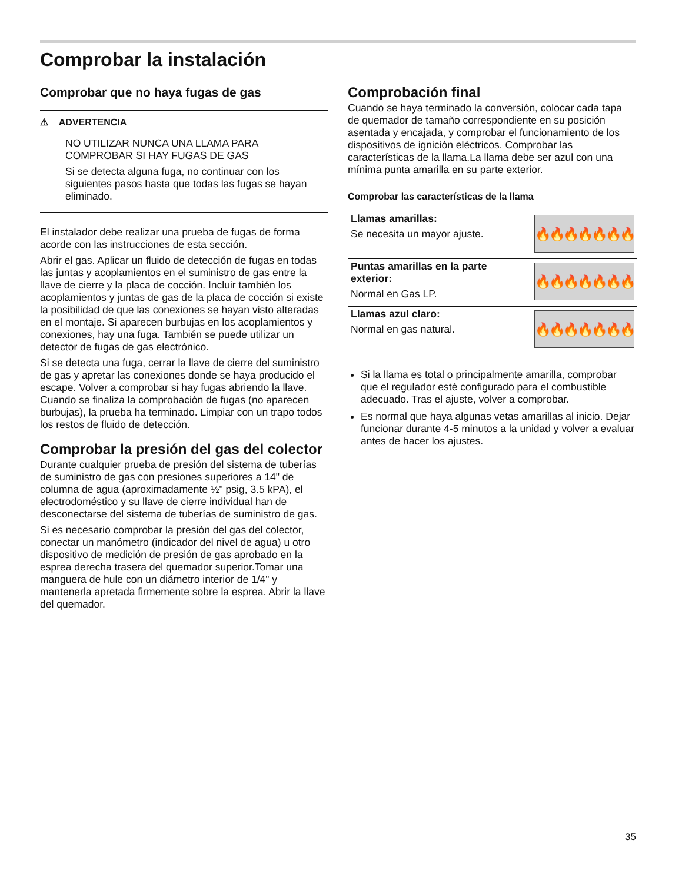Comprobar la instalación
Comprobar que no haya fugas de gas
⚠ ADVERTENCIA
NO UTILIZAR NUNCA UNA LLAMA PARA COMPROBAR SI HAY FUGAS DE GAS
Si se detecta alguna fuga, no continuar con los siguientes pasos hasta que todas las fugas se hayan eliminado.
El instalador debe realizar una prueba de fugas de forma acorde con las instrucciones de esta sección.
Abrir el gas. Aplicar un fluido de detección de fugas en todas las juntas y acoplamientos en el suministro de gas entre la llave de cierre y la placa de cocción. Incluir también los acoplamientos y juntas de gas de la placa de cocción si existe la posibilidad de que las conexiones se hayan visto alteradas en el montaje. Si aparecen burbujas en los acoplamientos y conexiones, hay una fuga. También se puede utilizar un detector de fugas de gas electrónico.
Si se detecta una fuga, cerrar la llave de cierre del suministro de gas y apretar las conexiones donde se haya producido el escape. Volver a comprobar si hay fugas abriendo la llave. Cuando se finaliza la comprobación de fugas (no aparecen burbujas), la prueba ha terminado. Limpiar con un trapo todos los restos de fluido de detección.
Comprobar la presión del gas del colector
Durante cualquier prueba de presión del sistema de tuberías de suministro de gas con presiones superiores a 14" de columna de agua (aproximadamente ½" psig, 3.5 kPA), el electrodoméstico y su llave de cierre individual han de desconectarse del sistema de tuberías de suministro de gas.
Si es necesario comprobar la presión del gas del colector, conectar un manómetro (indicador del nivel de agua) u otro dispositivo de medición de presión de gas aprobado en la esprea derecha trasera del quemador superior.Tomar una manguera de hule con un diámetro interior de 1/4" y mantenerla apretada firmemente sobre la esprea. Abrir la llave del quemador.
Comprobación final
Cuando se haya terminado la conversión, colocar cada tapa de quemador de tamaño correspondiente en su posición asentada y encajada, y comprobar el funcionamiento de los dispositivos de ignición eléctricos. Comprobar las características de la llama.La llama debe ser azul con una mínima punta amarilla en su parte exterior.
Comprobar las características de la llama
| Llamas amarillas: Se necesita un mayor ajuste. | 🔥🔥🔥🔥🔥🔥🔥 |
| Puntas amarillas en la parte exterior: Normal en Gas LP. | 🔥🔥🔥🔥🔥🔥🔥 |
| Llamas azul claro: Normal en gas natural. | 🔥🔥🔥🔥🔥🔥🔥 |
Si la llama es total o principalmente amarilla, comprobar que el regulador esté configurado para el combustible adecuado. Tras el ajuste, volver a comprobar.
Es normal que haya algunas vetas amarillas al inicio. Dejar funcionar durante 4-5 minutos a la unidad y volver a evaluar antes de hacer los ajustes.
35